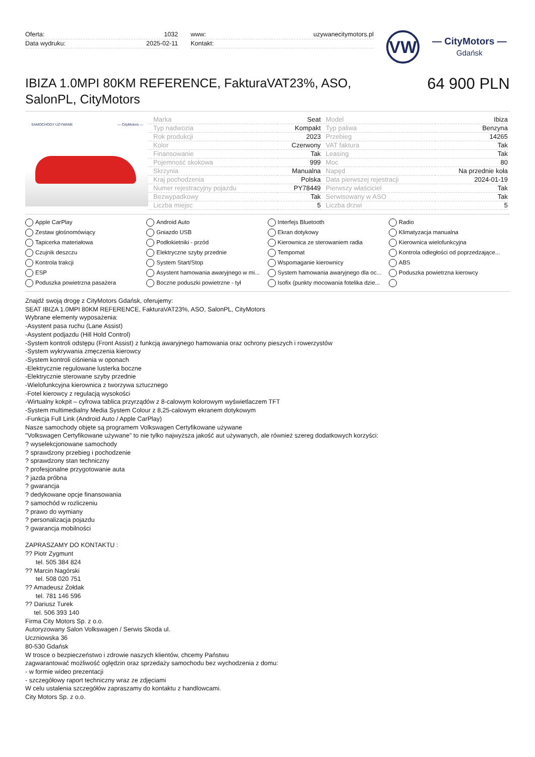Oferta: 1032
Data wydruku: 2025-02-11
www: uzywanecitymotors.pl
Kontakt:
VW
— CityMotors —
Gdańsk
IBIZA 1.0MPI 80KM REFERENCE, FakturaVAT23%, ASO,
SalonPL, CityMotors
64 900 PLN
SAMOCHODY UŻYWANE — CityMotors —
| Marka | Seat | Model | Ibiza |
| Typ nadwozia | Kompakt | Typ paliwa | Benzyna |
| Rok produkcji | 2023 | Przebieg | 14265 |
| Kolor | Czerwony | VAT faktura | Tak |
| Finansowanie | Tak | Leasing | Tak |
| Pojemność skokowa | 999 | Moc | 80 |
| Skrzynia | Manualna | Napęd | Na przednie koła |
| Kraj pochodzenia | Polska | Data pierwszej rejestracji | 2024-01-19 |
| Numer rejestracyjny pojazdu | PY78449 | Pierwszy właściciel | Tak |
| Bezwypadkowy | Tak | Serwisowany w ASO | Tak |
| Liczba miejsc | 5 | Liczba drzwi | 5 |
Apple CarPlay
Android Auto
Interfejs Bluetooth
Radio
Zestaw głośnomówiący
Gniazdo USB
Ekran dotykowy
Klimatyzacja manualna
Tapicerka materiałowa
Podłokietniki - przód
Kierownica ze sterowaniem radia
Kierownica wielofunkcyjna
Czujnik deszczu
Elektryczne szyby przednie
Tempomat
Kontrola odległości od poprzedzające...
Kontrola trakcji
System Start/Stop
Wspomaganie kierownicy
ABS
ESP
Asystent hamowania awaryjnego w mi...
System hamowania awaryjnego dla oc...
Poduszka powietrzna kierowcy
Poduszka powietrzna pasażera
Boczne poduszki powietrzne - tył
Isofix (punkty mocowania fotelika dzie...
Znajdź swoją drogę z CityMotors Gdańsk, oferujemy:
SEAT IBIZA 1.0MPI 80KM REFERENCE, FakturaVAT23%, ASO, SalonPL, CityMotors
Wybrane elementy wyposażenia:
-Asystent pasa ruchu (Lane Assist)
-Asystent podjazdu (Hill Hold Control)
-System kontroli odstępu (Front Assist) z funkcją awaryjnego hamowania oraz ochrony pieszych i rowerzystów
-System wykrywania zmęczenia kierowcy
-System kontroli ciśnienia w oponach
-Elektrycznie regulowane lusterka boczne
-Elektrycznie sterowane szyby przednie
-Wielofunkcyjna kierownica z tworzywa sztucznego
-Fotel kierowcy z regulacją wysokości
-Wirtualny kokpit – cyfrowa tablica przyrządów z 8-calowym kolorowym wyświetlaczem TFT
-System multimedialny Media System Colour z 8,25-calowym ekranem dotykowym
-Funkcja Full Link (Android Auto / Apple CarPlay)
Nasze samochody objęte są programem Volkswagen Certyfikowane używane
"Volkswagen Certyfikowane używane" to nie tylko najwyższa jakość aut używanych, ale również szereg dodatkowych korzyści:
? wyselekcjonowane samochody
? sprawdzony przebieg i pochodzenie
? sprawdzony stan techniczny
? profesjonalne przygotowanie auta
? jazda próbna
? gwarancja
? dedykowane opcje finansowania
? samochód w rozliczeniu
? prawo do wymiany
? personalizacja pojazdu
? gwarancja mobilności
ZAPRASZAMY DO KONTAKTU :
?? Piotr Zygmunt
tel. 505 384 824
?? Marcin Nagórski
tel. 508 020 751
?? Amadeusz Żołdak
tel. 781 146 596
?? Dariusz Turek
tel. 506 393 140
Firma City Motors Sp. z o.o.
Autoryzowany Salon Volkswagen / Serwis Skoda ul.
Uczniowska 36
80-530 Gdańsk
W trosce o bezpieczeństwo i zdrowie naszych klientów, chcemy Państwu
zagwarantować możliwość oględzin oraz sprzedaży samochodu bez wychodzenia z domu:
- w formie wideo prezentacji
- szczegółowy raport techniczny wraz ze zdjęciami
W celu ustalenia szczegółów zapraszamy do kontaktu z handlowcami.
City Motors Sp. z o.o.